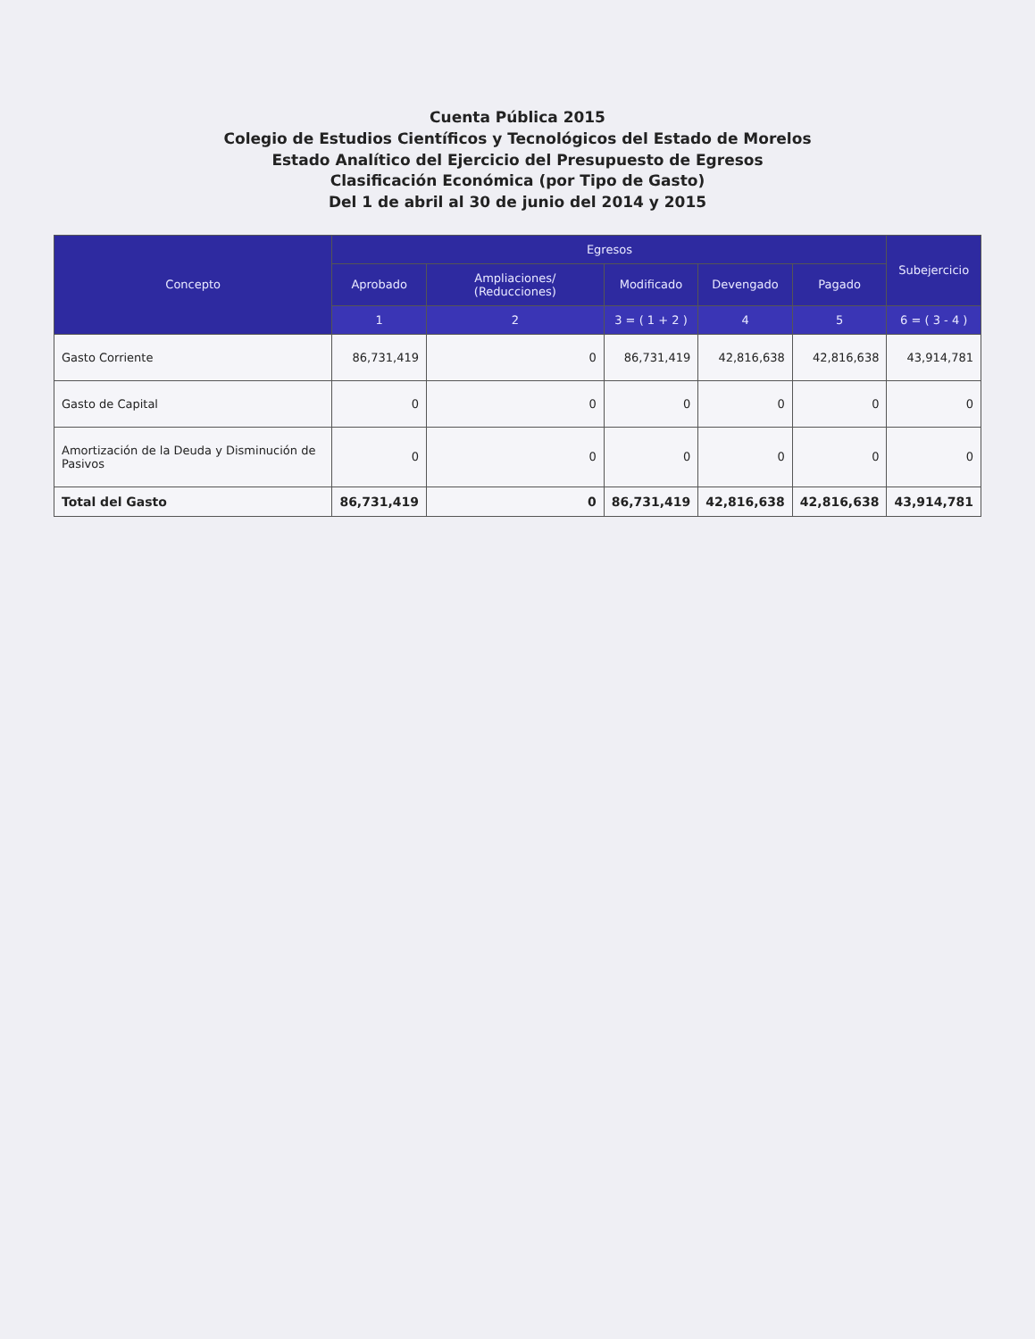Cuenta Pública 2015
Colegio de Estudios Científicos y Tecnológicos del Estado de Morelos
Estado Analítico del Ejercicio del Presupuesto de Egresos
Clasificación Económica (por Tipo de Gasto)
Del 1 de abril al 30 de junio del 2014 y 2015
| Concepto | Egresos | | | | | Subejercicio |
| --- | --- | --- | --- | --- | --- | --- |
| | Aprobado | Ampliaciones/ (Reducciones) | Modificado | Devengado | Pagado | |
| | 1 | 2 | 3 = ( 1 + 2 ) | 4 | 5 | 6 = ( 3 - 4 ) |
| Gasto Corriente | 86,731,419 | 0 | 86,731,419 | 42,816,638 | 42,816,638 | 43,914,781 |
| Gasto de Capital | 0 | 0 | 0 | 0 | 0 | 0 |
| Amortización de la Deuda y Disminución de Pasivos | 0 | 0 | 0 | 0 | 0 | 0 |
| Total del Gasto | 86,731,419 | 0 | 86,731,419 | 42,816,638 | 42,816,638 | 43,914,781 |